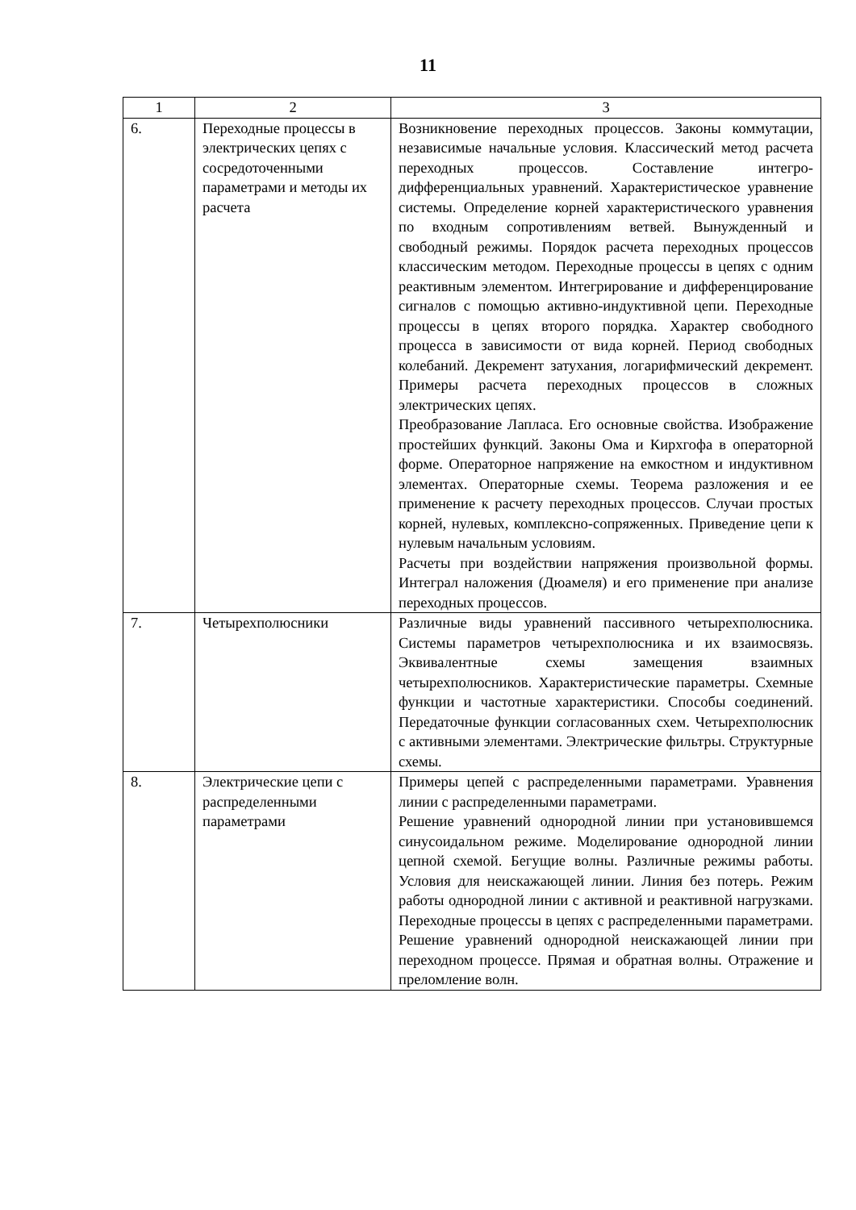11
| 1 | 2 | 3 |
| 6. | Переходные процессы в электрических цепях с сосредоточенными параметрами и методы их расчета | Возникновение переходных процессов. Законы коммутации, независимые начальные условия. Классический метод расчета переходных процессов. Составление интегро-дифференциальных уравнений. Характеристическое уравнение системы. Определение корней характеристического уравнения по входным сопротивлениям ветвей. Вынужденный и свободный режимы. Порядок расчета переходных процессов классическим методом. Переходные процессы в цепях с одним реактивным элементом. Интегрирование и дифференцирование сигналов с помощью активно-индуктивной цепи. Переходные процессы в цепях второго порядка. Характер свободного процесса в зависимости от вида корней. Период свободных колебаний. Декремент затухания, логарифмический декремент. Примеры расчета переходных процессов в сложных электрических цепях. Преобразование Лапласа. Его основные свойства. Изображение простейших функций. Законы Ома и Кирхгофа в операторной форме. Операторное напряжение на емкостном и индуктивном элементах. Операторные схемы. Теорема разложения и ее применение к расчету переходных процессов. Случаи простых корней, нулевых, комплексно-сопряженных. Приведение цепи к нулевым начальным условиям. Расчеты при воздействии напряжения произвольной формы. Интеграл наложения (Дюамеля) и его применение при анализе переходных процессов. |
| 7. | Четырехполюсники | Различные виды уравнений пассивного четырехполюсника. Системы параметров четырехполюсника и их взаимосвязь. Эквивалентные схемы замещения взаимных четырехполюсников. Характеристические параметры. Схемные функции и частотные характеристики. Способы соединений. Передаточные функции согласованных схем. Четырехполюсник с активными элементами. Электрические фильтры. Структурные схемы. |
| 8. | Электрические цепи с распределенными параметрами | Примеры цепей с распределенными параметрами. Уравнения линии с распределенными параметрами. Решение уравнений однородной линии при установившемся синусоидальном режиме. Моделирование однородной линии цепной схемой. Бегущие волны. Различные режимы работы. Условия для неискажающей линии. Линия без потерь. Режим работы однородной линии с активной и реактивной нагрузками. Переходные процессы в цепях с распределенными параметрами. Решение уравнений однородной неискажающей линии при переходном процессе. Прямая и обратная волны. Отражение и преломление волн. |